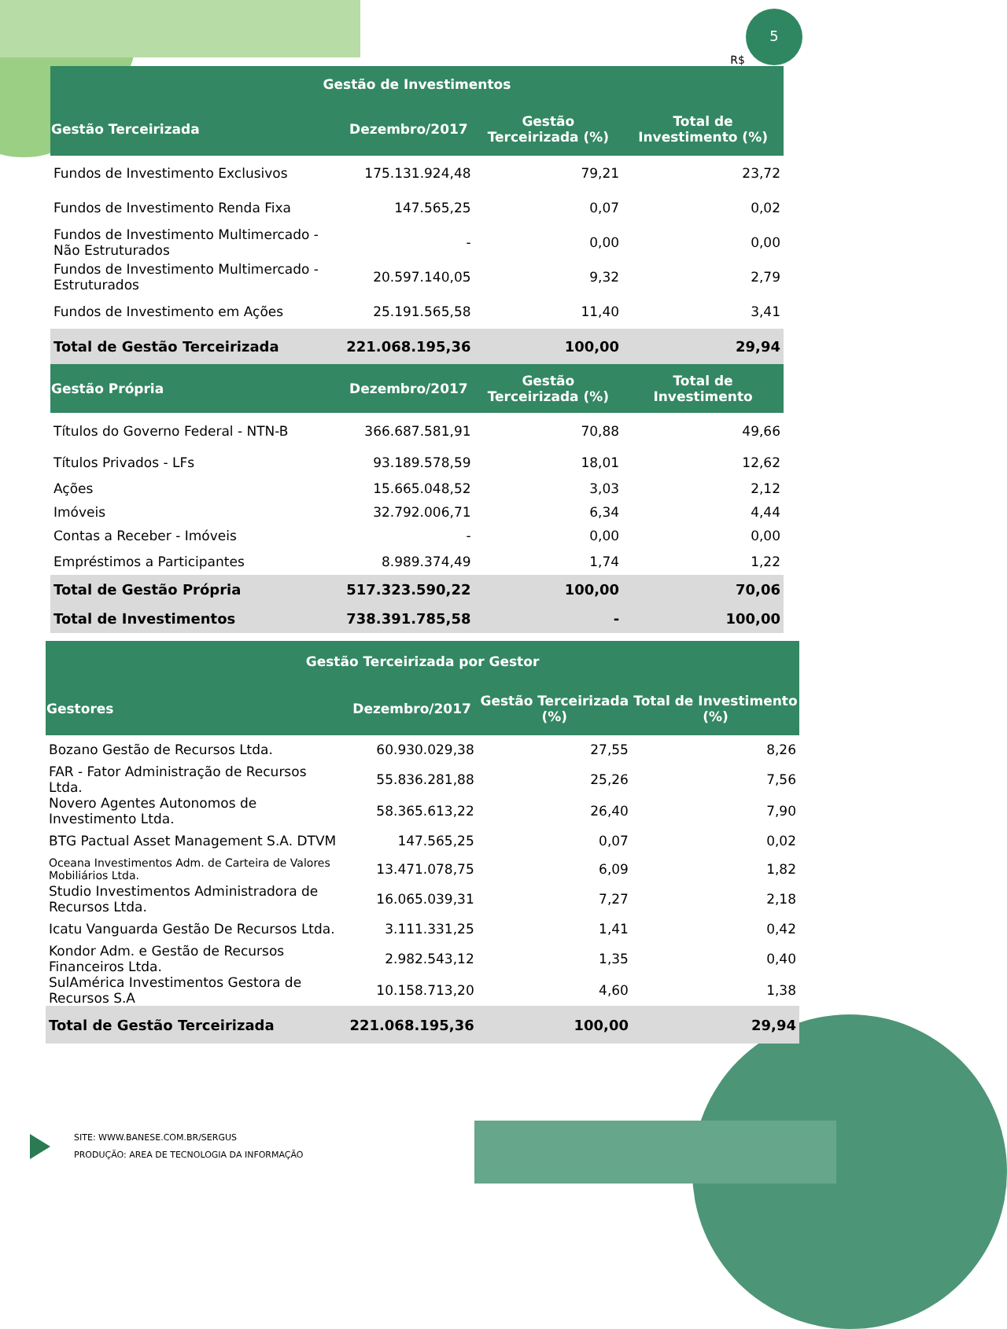5
R$
| Gestão de Investimentos | | | |
| --- | --- | --- | --- |
| Gestão Terceirizada | Dezembro/2017 | Gestão Terceirizada (%) | Total de Investimento (%) |
| Fundos de Investimento Exclusivos | 175.131.924,48 | 79,21 | 23,72 |
| Fundos de Investimento Renda Fixa | 147.565,25 | 0,07 | 0,02 |
| Fundos de Investimento Multimercado - Não Estruturados | - | 0,00 | 0,00 |
| Fundos de Investimento Multimercado - Estruturados | 20.597.140,05 | 9,32 | 2,79 |
| Fundos de Investimento em Ações | 25.191.565,58 | 11,40 | 3,41 |
| Total de Gestão Terceirizada | 221.068.195,36 | 100,00 | 29,94 |
| Gestão Própria | Dezembro/2017 | Gestão Terceirizada (%) | Total de Investimento |
| Títulos do Governo Federal - NTN-B | 366.687.581,91 | 70,88 | 49,66 |
| Títulos Privados - LFs | 93.189.578,59 | 18,01 | 12,62 |
| Ações | 15.665.048,52 | 3,03 | 2,12 |
| Imóveis | 32.792.006,71 | 6,34 | 4,44 |
| Contas a Receber - Imóveis | - | 0,00 | 0,00 |
| Empréstimos a Participantes | 8.989.374,49 | 1,74 | 1,22 |
| Total de Gestão Própria | 517.323.590,22 | 100,00 | 70,06 |
| Total de Investimentos | 738.391.785,58 | - | 100,00 |
| Gestão Terceirizada por Gestor | | | |
| --- | --- | --- | --- |
| Gestores | Dezembro/2017 | Gestão Terceirizada (%) | Total de Investimento (%) |
| Bozano Gestão de Recursos Ltda. | 60.930.029,38 | 27,55 | 8,26 |
| FAR - Fator Administração de Recursos Ltda. | 55.836.281,88 | 25,26 | 7,56 |
| Novero Agentes Autonomos de Investimento Ltda. | 58.365.613,22 | 26,40 | 7,90 |
| BTG Pactual Asset Management S.A. DTVM | 147.565,25 | 0,07 | 0,02 |
| Oceana Investimentos Adm. de Carteira de Valores Mobiliários Ltda. | 13.471.078,75 | 6,09 | 1,82 |
| Studio Investimentos Administradora de Recursos Ltda. | 16.065.039,31 | 7,27 | 2,18 |
| Icatu Vanguarda Gestão De Recursos Ltda. | 3.111.331,25 | 1,41 | 0,42 |
| Kondor Adm. e Gestão de Recursos Financeiros Ltda. | 2.982.543,12 | 1,35 | 0,40 |
| SulAmérica Investimentos Gestora de Recursos S.A | 10.158.713,20 | 4,60 | 1,38 |
| Total de Gestão Terceirizada | 221.068.195,36 | 100,00 | 29,94 |
SITE: WWW.BANESE.COM.BR/SERGUS
PRODUÇÃO: AREA DE TECNOLOGIA DA INFORMAÇÃO